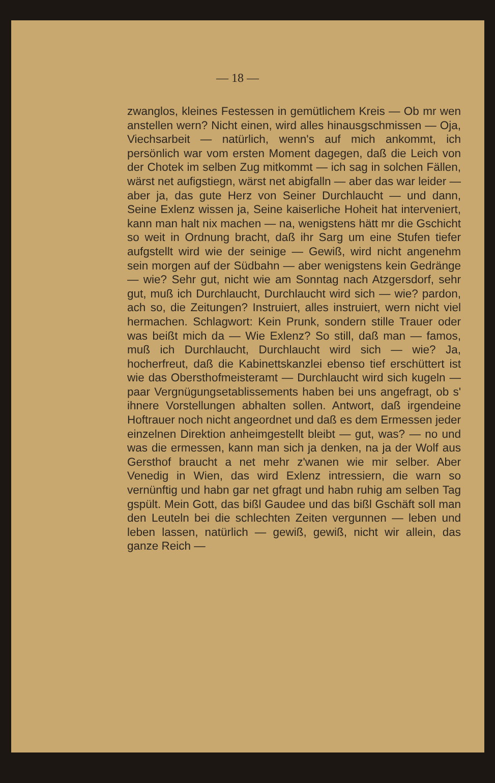— 18 —
zwanglos, kleines Festessen in gemütlichem Kreis — Ob mr wen anstellen wern? Nicht einen, wird alles hinausgschmissen — Oja, Viechsarbeit — natürlich, wenn's auf mich ankommt, ich persönlich war vom ersten Moment dagegen, daß die Leich von der Chotek im selben Zug mitkommt — ich sag in solchen Fällen, wärst net aufigstiegn, wärst net abigfalln — aber das war leider — aber ja, das gute Herz von Seiner Durchlaucht — und dann, Seine Exlenz wissen ja, Seine kaiserliche Hoheit hat interveniert, kann man halt nix machen — na, wenigstens hätt mr die Gschicht so weit in Ordnung bracht, daß ihr Sarg um eine Stufen tiefer aufgstellt wird wie der seinige — Gewiß, wird nicht angenehm sein morgen auf der Südbahn — aber wenigstens kein Gedränge — wie? Sehr gut, nicht wie am Sonntag nach Atzgersdorf, sehr gut, muß ich Durchlaucht, Durchlaucht wird sich — wie? pardon, ach so, die Zeitungen? Instruiert, alles instruiert, wern nicht viel hermachen. Schlagwort: Kein Prunk, sondern stille Trauer oder was beißt mich da — Wie Exlenz? So still, daß man — famos, muß ich Durchlaucht, Durchlaucht wird sich — wie? Ja, hocherfreut, daß die Kabinettskanzlei ebenso tief erschüttert ist wie das Obersthofmeisteramt — Durchlaucht wird sich kugeln — paar Vergnügungsetablissements haben bei uns angefragt, ob s' ihnere Vorstellungen abhalten sollen. Antwort, daß irgendeine Hoftrauer noch nicht angeordnet und daß es dem Ermessen jeder einzelnen Direktion anheimgestellt bleibt — gut, was? — no und was die ermessen, kann man sich ja denken, na ja der Wolf aus Gersthof braucht a net mehr z'wanen wie mir selber. Aber Venedig in Wien, das wird Exlenz intressiern, die warn so vernünftig und habn gar net gfragt und habn ruhig am selben Tag gspült. Mein Gott, das bißl Gaudee und das bißl Gschäft soll man den Leuteln bei die schlechten Zeiten vergunnen — leben und leben lassen, natürlich — gewiß, gewiß, nicht wir allein, das ganze Reich —